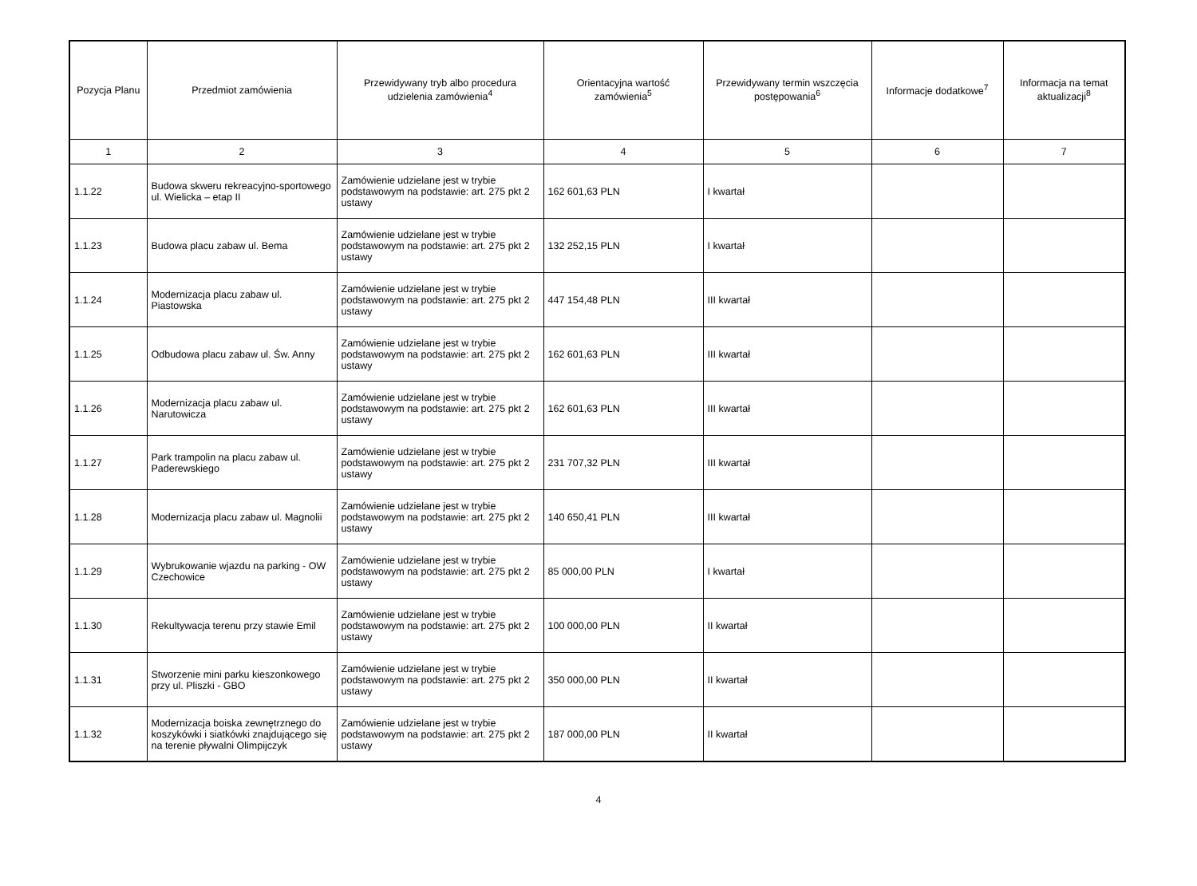| Pozycja Planu | Przedmiot zamówienia | Przewidywany tryb albo procedura udzielenia zamówienia<sup>4</sup> | Orientacyjna wartość zamówienia<sup>5</sup> | Przewidywany termin wszczęcia postępowania<sup>6</sup> | Informacje dodatkowe<sup>7</sup> | Informacja na temat aktualizacji<sup>8</sup> |
| --- | --- | --- | --- | --- | --- | --- |
| 1 | 2 | 3 | 4 | 5 | 6 | 7 |
| 1.1.22 | Budowa skweru rekreacyjno-sportowego ul. Wielicka – etap II | Zamówienie udzielane jest w trybie podstawowym na podstawie: art. 275 pkt 2 ustawy | 162 601,63 PLN | I kwartał | | |
| 1.1.23 | Budowa placu zabaw ul. Bema | Zamówienie udzielane jest w trybie podstawowym na podstawie: art. 275 pkt 2 ustawy | 132 252,15 PLN | I kwartał | | |
| 1.1.24 | Modernizacja placu zabaw ul. Piastowska | Zamówienie udzielane jest w trybie podstawowym na podstawie: art. 275 pkt 2 ustawy | 447 154,48 PLN | III kwartał | | |
| 1.1.25 | Odbudowa placu zabaw ul. Św. Anny | Zamówienie udzielane jest w trybie podstawowym na podstawie: art. 275 pkt 2 ustawy | 162 601,63 PLN | III kwartał | | |
| 1.1.26 | Modernizacja placu zabaw ul. Narutowicza | Zamówienie udzielane jest w trybie podstawowym na podstawie: art. 275 pkt 2 ustawy | 162 601,63 PLN | III kwartał | | |
| 1.1.27 | Park trampolin na placu zabaw ul. Paderewskiego | Zamówienie udzielane jest w trybie podstawowym na podstawie: art. 275 pkt 2 ustawy | 231 707,32 PLN | III kwartał | | |
| 1.1.28 | Modernizacja placu zabaw ul. Magnolii | Zamówienie udzielane jest w trybie podstawowym na podstawie: art. 275 pkt 2 ustawy | 140 650,41 PLN | III kwartał | | |
| 1.1.29 | Wybrukowanie wjazdu na parking - OW Czechowice | Zamówienie udzielane jest w trybie podstawowym na podstawie: art. 275 pkt 2 ustawy | 85 000,00 PLN | I kwartał | | |
| 1.1.30 | Rekultywacja terenu przy stawie Emil | Zamówienie udzielane jest w trybie podstawowym na podstawie: art. 275 pkt 2 ustawy | 100 000,00 PLN | II kwartał | | |
| 1.1.31 | Stworzenie mini parku kieszonkowego przy ul. Pliszki - GBO | Zamówienie udzielane jest w trybie podstawowym na podstawie: art. 275 pkt 2 ustawy | 350 000,00 PLN | II kwartał | | |
| 1.1.32 | Modernizacja boiska zewnętrznego do koszykówki i siatkówki znajdującego się na terenie pływalni Olimpijczyk | Zamówienie udzielane jest w trybie podstawowym na podstawie: art. 275 pkt 2 ustawy | 187 000,00 PLN | II kwartał | | |
4